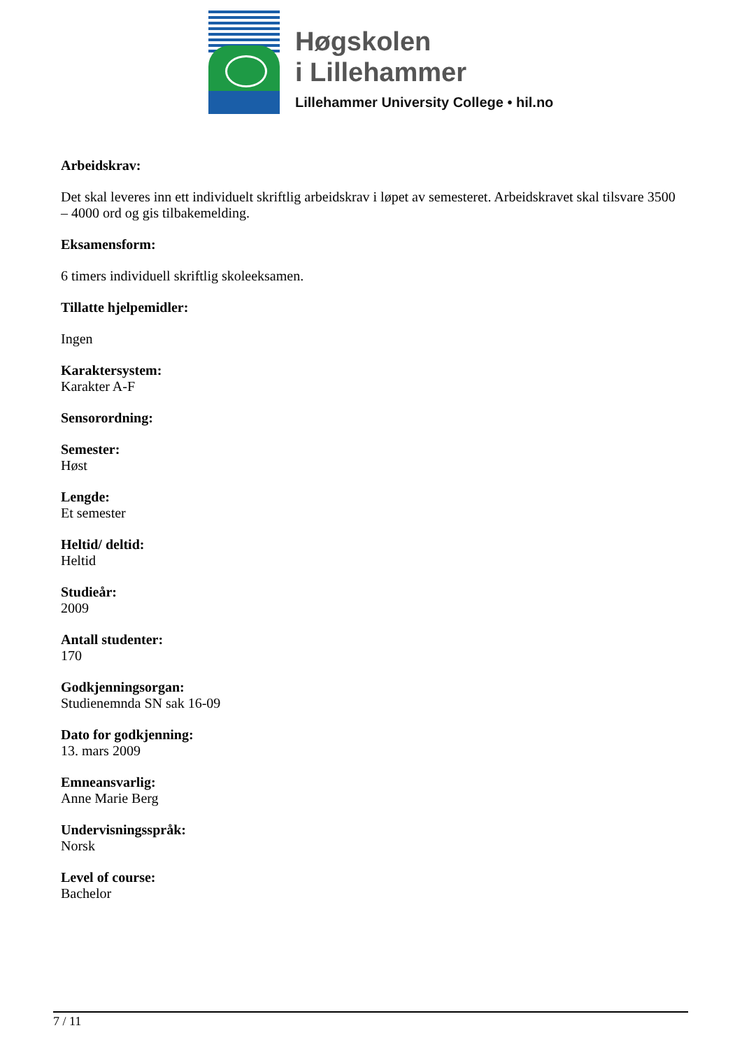Høgskolen
i Lillehammer
Lillehammer University College • hil.no
Arbeidskrav:
Det skal leveres inn ett individuelt skriftlig arbeidskrav i løpet av semesteret. Arbeidskravet skal tilsvare 3500 – 4000 ord og gis tilbakemelding.
Eksamensform:
6 timers individuell skriftlig skoleeksamen.
Tillatte hjelpemidler:
Ingen
Karaktersystem:
Karakter A-F
Sensorordning:
Semester:
Høst
Lengde:
Et semester
Heltid/ deltid:
Heltid
Studieår:
2009
Antall studenter:
170
Godkjenningsorgan:
Studienemnda SN sak 16-09
Dato for godkjenning:
13. mars 2009
Emneansvarlig:
Anne Marie Berg
Undervisningsspråk:
Norsk
Level of course:
Bachelor
7 / 11